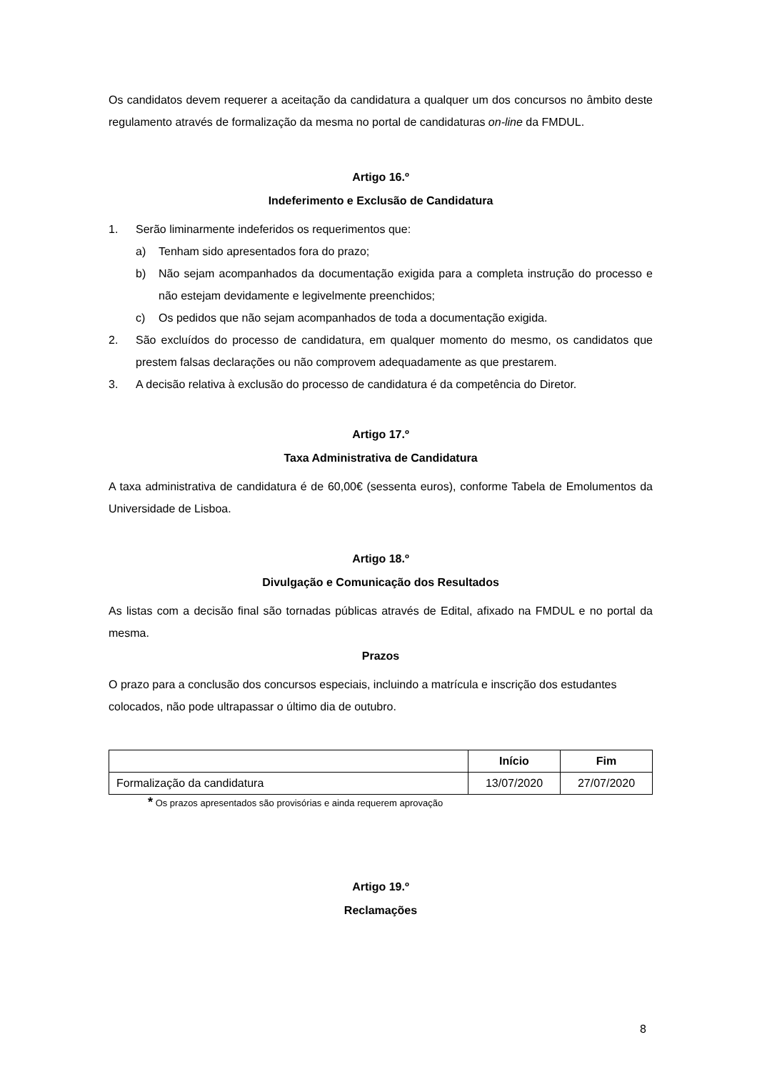Os candidatos devem requerer a aceitação da candidatura a qualquer um dos concursos no âmbito deste regulamento através de formalização da mesma no portal de candidaturas on-line da FMDUL.
Artigo 16.º
Indeferimento e Exclusão de Candidatura
1. Serão liminarmente indeferidos os requerimentos que:
a) Tenham sido apresentados fora do prazo;
b) Não sejam acompanhados da documentação exigida para a completa instrução do processo e não estejam devidamente e legivelmente preenchidos;
c) Os pedidos que não sejam acompanhados de toda a documentação exigida.
2. São excluídos do processo de candidatura, em qualquer momento do mesmo, os candidatos que prestem falsas declarações ou não comprovem adequadamente as que prestarem.
3. A decisão relativa à exclusão do processo de candidatura é da competência do Diretor.
Artigo 17.º
Taxa Administrativa de Candidatura
A taxa administrativa de candidatura é de 60,00€ (sessenta euros), conforme Tabela de Emolumentos da Universidade de Lisboa.
Artigo 18.º
Divulgação e Comunicação dos Resultados
As listas com a decisão final são tornadas públicas através de Edital, afixado na FMDUL e no portal da mesma.
Prazos
O prazo para a conclusão dos concursos especiais, incluindo a matrícula e inscrição dos estudantes colocados, não pode ultrapassar o último dia de outubro.
| | Início | Fim |
| --- | --- | --- |
| Formalização da candidatura | 13/07/2020 | 27/07/2020 |
* Os prazos apresentados são provisórias e ainda requerem aprovação
Artigo 19.º
Reclamações
8